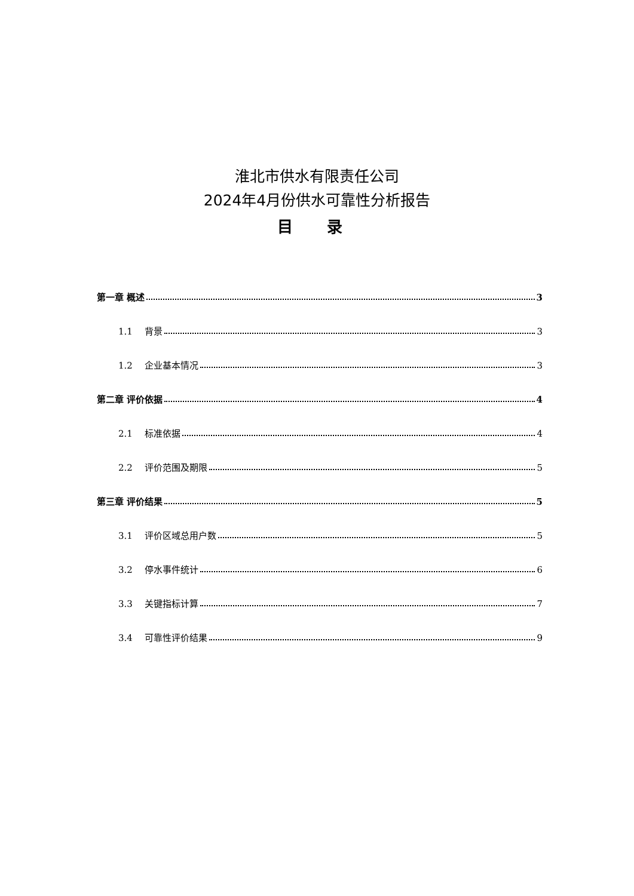淮北市供水有限责任公司
2024年4月份供水可靠性分析报告
目 录
第一章 概述 3
1.1 　背景 3
1.2 　企业基本情况 3
第二章 评价依据 4
2.1 　标准依据 4
2.2 　评价范围及期限 5
第三章 评价结果 5
3.1 　评价区域总用户数 5
3.2 　停水事件统计 6
3.3 　关键指标计算 7
3.4 　可靠性评价结果 9